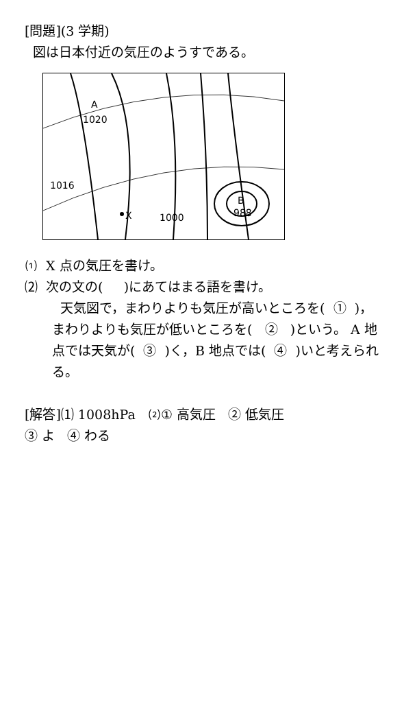[問題](3 学期)
図は日本付近の気圧のようすである。
A
1020
1016
X
1000
B
988
⑴ X 点の気圧を書け。
⑵ 次の文の( )にあてはまる語を書け。
天気図で，まわりよりも気圧が高いところを( ① )，まわりよりも気圧が低いところを( ② )という。 A 地点では天気が( ③ )く，B 地点では( ④ )いと考えられる。
[解答]⑴ 1008hPa ⑵① 高気圧 ② 低気圧
③ よ ④ わる